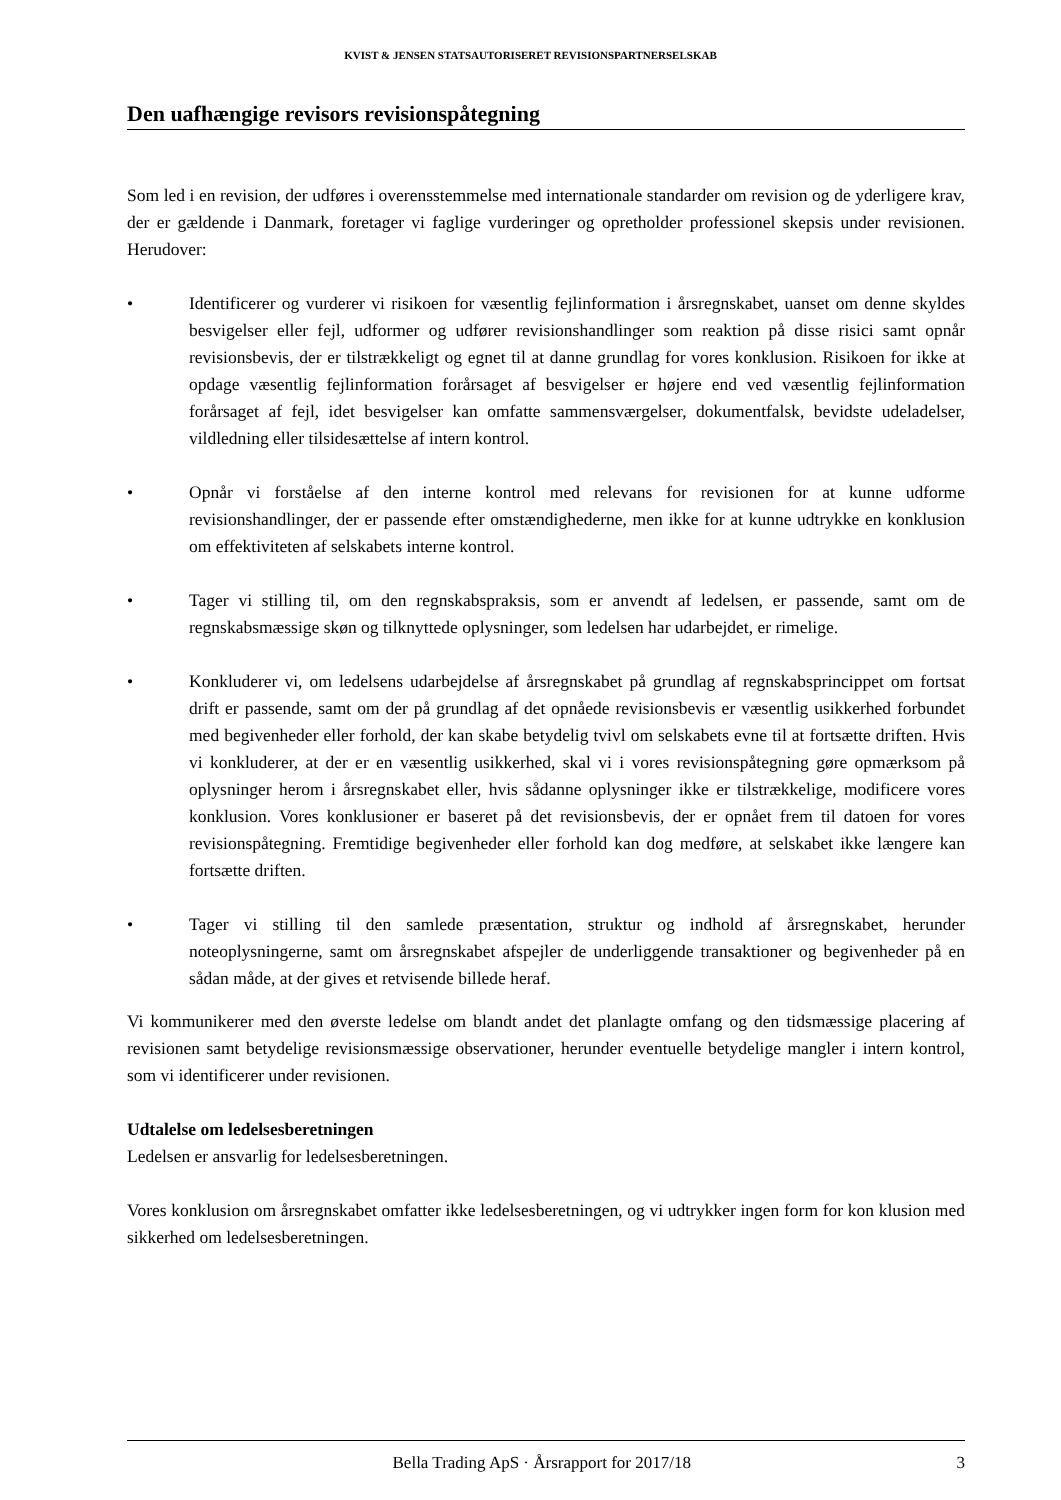KVIST & JENSEN STATSAUTORISERET REVISIONSPARTNERSELSKAB
Den uafhængige revisors revisionspåtegning
Som led i en revision, der udføres i overensstemmelse med internationale standarder om revision og de yderligere krav, der er gældende i Danmark, foretager vi faglige vurderinger og opretholder professionel skepsis under revisionen. Herudover:
• Identificerer og vurderer vi risikoen for væsentlig fejlinformation i årsregnskabet, uanset om denne skyldes besvigelser eller fejl, udformer og udfører revisionshandlinger som reaktion på disse risici samt opnår revisionsbevis, der er tilstrækkeligt og egnet til at danne grundlag for vores konklusion. Risikoen for ikke at opdage væsentlig fejlinformation forårsaget af besvigelser er højere end ved væsentlig fejlinformation forårsaget af fejl, idet besvigelser kan omfatte sammensværgelser, dokumentfalsk, bevidste udeladelser, vildledning eller tilsidesættelse af intern kontrol.
• Opnår vi forståelse af den interne kontrol med relevans for revisionen for at kunne udforme revisionshandlinger, der er passende efter omstændighederne, men ikke for at kunne udtrykke en konklusion om effektiviteten af selskabets interne kontrol.
• Tager vi stilling til, om den regnskabspraksis, som er anvendt af ledelsen, er passende, samt om de regnskabsmæssige skøn og tilknyttede oplysninger, som ledelsen har udarbejdet, er rimelige.
• Konkluderer vi, om ledelsens udarbejdelse af årsregnskabet på grundlag af regnskabsprincippet om fortsat drift er passende, samt om der på grundlag af det opnåede revisionsbevis er væsentlig usikkerhed forbundet med begivenheder eller forhold, der kan skabe betydelig tvivl om selskabets evne til at fortsætte driften. Hvis vi konkluderer, at der er en væsentlig usikkerhed, skal vi i vores revisionspåtegning gøre opmærksom på oplysninger herom i årsregnskabet eller, hvis sådanne oplysninger ikke er tilstrækkelige, modificere vores konklusion. Vores konklusioner er baseret på det revisionsbevis, der er opnået frem til datoen for vores revisionspåtegning. Fremtidige begivenheder eller forhold kan dog medføre, at selskabet ikke længere kan fortsætte driften.
• Tager vi stilling til den samlede præsentation, struktur og indhold af årsregnskabet, herunder noteoplysningerne, samt om årsregnskabet afspejler de underliggende transaktioner og begivenheder på en sådan måde, at der gives et retvisende billede heraf.
Vi kommunikerer med den øverste ledelse om blandt andet det planlagte omfang og den tidsmæssige placering af revisionen samt betydelige revisionsmæssige observationer, herunder eventuelle betydelige mangler i intern kontrol, som vi identificerer under revisionen.
Udtalelse om ledelsesberetningen
Ledelsen er ansvarlig for ledelsesberetningen.
Vores konklusion om årsregnskabet omfatter ikke ledelsesberetningen, og vi udtrykker ingen form for kon klusion med sikkerhed om ledelsesberetningen.
Bella Trading ApS · Årsrapport for 2017/18 3